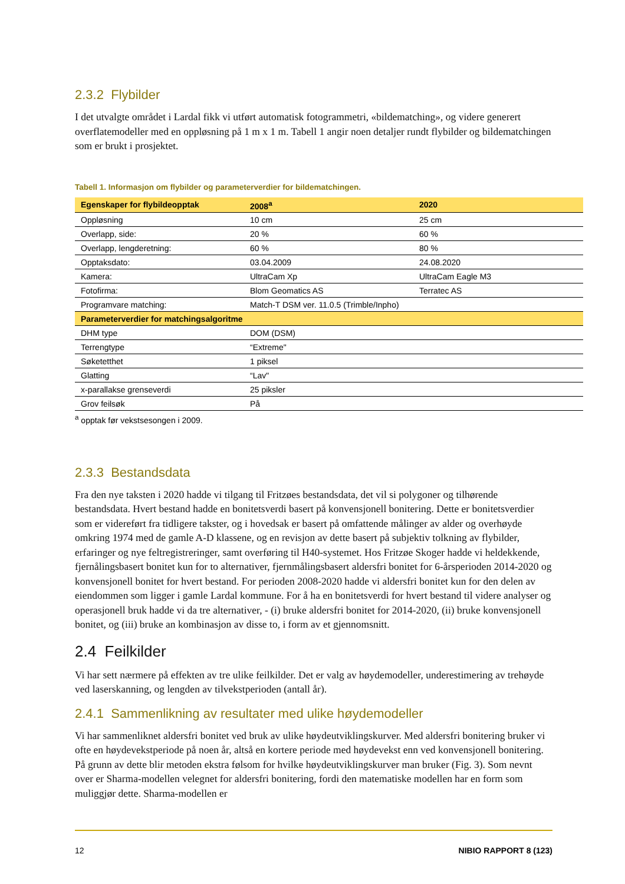2.3.2 Flybilder
I det utvalgte området i Lardal fikk vi utført automatisk fotogrammetri, «bildematching», og videre generert overflatemodeller med en oppløsning på 1 m x 1 m. Tabell 1 angir noen detaljer rundt flybilder og bildematchingen som er brukt i prosjektet.
Tabell 1. Informasjon om flybilder og parameterverdier for bildematchingen.
| Egenskaper for flybildeopptak | 2008<sup>a</sup> | 2020 |
| --- | --- | --- |
| Oppløsning | 10 cm | 25 cm |
| Overlapp, side: | 20 % | 60 % |
| Overlapp, lengderetning: | 60 % | 80 % |
| Opptaksdato: | 03.04.2009 | 24.08.2020 |
| Kamera: | UltraCam Xp | UltraCam Eagle M3 |
| Fotofirma: | Blom Geomatics AS | Terratec AS |
| Programvare matching: | Match-T DSM ver. 11.0.5 (Trimble/Inpho) | |
| Parameterverdier for matchingsalgoritme | | |
| DHM type | DOM (DSM) | |
| Terrengtype | “Extreme" | |
| Søketetthet | 1 piksel | |
| Glatting | “Lav" | |
| x-parallakse grenseverdi | 25 piksler | |
| Grov feilsøk | På | |
<sup>a</sup> opptak før vekstsesongen i 2009.
2.3.3 Bestandsdata
Fra den nye taksten i 2020 hadde vi tilgang til Fritzøes bestandsdata, det vil si polygoner og tilhørende bestandsdata. Hvert bestand hadde en bonitetsverdi basert på konvensjonell bonitering. Dette er bonitetsverdier som er videreført fra tidligere takster, og i hovedsak er basert på omfattende målinger av alder og overhøyde omkring 1974 med de gamle A-D klassene, og en revisjon av dette basert på subjektiv tolkning av flybilder, erfaringer og nye feltregistreringer, samt overføring til H40-systemet. Hos Fritzøe Skoger hadde vi heldekkende, fjernålingsbasert bonitet kun for to alternativer, fjernmålingsbasert aldersfri bonitet for 6-årsperioden 2014-2020 og konvensjonell bonitet for hvert bestand. For perioden 2008-2020 hadde vi aldersfri bonitet kun for den delen av eiendommen som ligger i gamle Lardal kommune. For å ha en bonitetsverdi for hvert bestand til videre analyser og operasjonell bruk hadde vi da tre alternativer, - (i) bruke aldersfri bonitet for 2014-2020, (ii) bruke konvensjonell bonitet, og (iii) bruke an kombinasjon av disse to, i form av et gjennomsnitt.
2.4 Feilkilder
Vi har sett nærmere på effekten av tre ulike feilkilder. Det er valg av høydemodeller, underestimering av trehøyde ved laserskanning, og lengden av tilvekstperioden (antall år).
2.4.1 Sammenlikning av resultater med ulike høydemodeller
Vi har sammenliknet aldersfri bonitet ved bruk av ulike høydeutviklingskurver. Med aldersfri bonitering bruker vi ofte en høydevekstperiode på noen år, altså en kortere periode med høydevekst enn ved konvensjonell bonitering. På grunn av dette blir metoden ekstra følsom for hvilke høydeutviklingskurver man bruker (Fig. 3). Som nevnt over er Sharma-modellen velegnet for aldersfri bonitering, fordi den matematiske modellen har en form som muliggjør dette. Sharma-modellen er
12 NIBIO RAPPORT 8 (123)